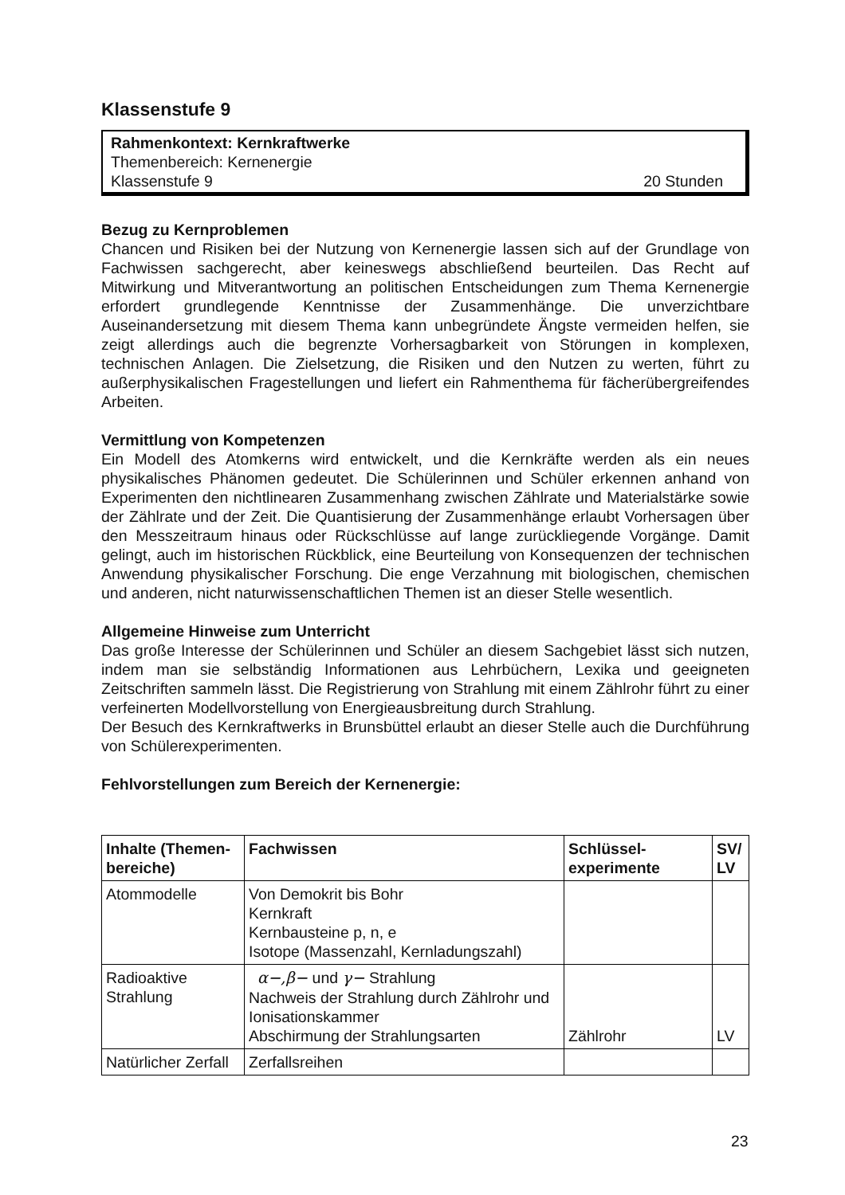Klassenstufe 9
Rahmenkontext: Kernkraftwerke
Themenbereich: Kernenergie
Klassenstufe 9 20 Stunden
Bezug zu Kernproblemen
Chancen und Risiken bei der Nutzung von Kernenergie lassen sich auf der Grundlage von Fachwissen sachgerecht, aber keineswegs abschließend beurteilen. Das Recht auf Mitwirkung und Mitverantwortung an politischen Entscheidungen zum Thema Kernenergie erfordert grundlegende Kenntnisse der Zusammenhänge. Die unverzichtbare Auseinandersetzung mit diesem Thema kann unbegründete Ängste vermeiden helfen, sie zeigt allerdings auch die begrenzte Vorhersagbarkeit von Störungen in komplexen, technischen Anlagen. Die Zielsetzung, die Risiken und den Nutzen zu werten, führt zu außerphysikalischen Fragestellungen und liefert ein Rahmenthema für fächerübergreifendes Arbeiten.
Vermittlung von Kompetenzen
Ein Modell des Atomkerns wird entwickelt, und die Kernkräfte werden als ein neues physikalisches Phänomen gedeutet. Die Schülerinnen und Schüler erkennen anhand von Experimenten den nichtlinearen Zusammenhang zwischen Zählrate und Materialstärke sowie der Zählrate und der Zeit. Die Quantisierung der Zusammenhänge erlaubt Vorhersagen über den Messzeitraum hinaus oder Rückschlüsse auf lange zurückliegende Vorgänge. Damit gelingt, auch im historischen Rückblick, eine Beurteilung von Konsequenzen der technischen Anwendung physikalischer Forschung. Die enge Verzahnung mit biologischen, chemischen und anderen, nicht naturwissenschaftlichen Themen ist an dieser Stelle wesentlich.
Allgemeine Hinweise zum Unterricht
Das große Interesse der Schülerinnen und Schüler an diesem Sachgebiet lässt sich nutzen, indem man sie selbständig Informationen aus Lehrbüchern, Lexika und geeigneten Zeitschriften sammeln lässt. Die Registrierung von Strahlung mit einem Zählrohr führt zu einer verfeinerten Modellvorstellung von Energieausbreitung durch Strahlung.
Der Besuch des Kernkraftwerks in Brunsbüttel erlaubt an dieser Stelle auch die Durchführung von Schülerexperimenten.
Fehlvorstellungen zum Bereich der Kernenergie:
| Inhalte (Themen-bereiche) | Fachwissen | Schlüssel-experimente | SV/ LV |
| --- | --- | --- | --- |
| Atommodelle | Von Demokrit bis Bohr Kernkraft Kernbausteine p, n, e Isotope (Massenzahl, Kernladungszahl) | | |
| Radioaktive Strahlung | α−,β− und γ− Strahlung Nachweis der Strahlung durch Zählrohr und Ionisationskammer Abschirmung der Strahlungsarten | Zählrohr | LV |
| Natürlicher Zerfall | Zerfallsreihen | | |
23